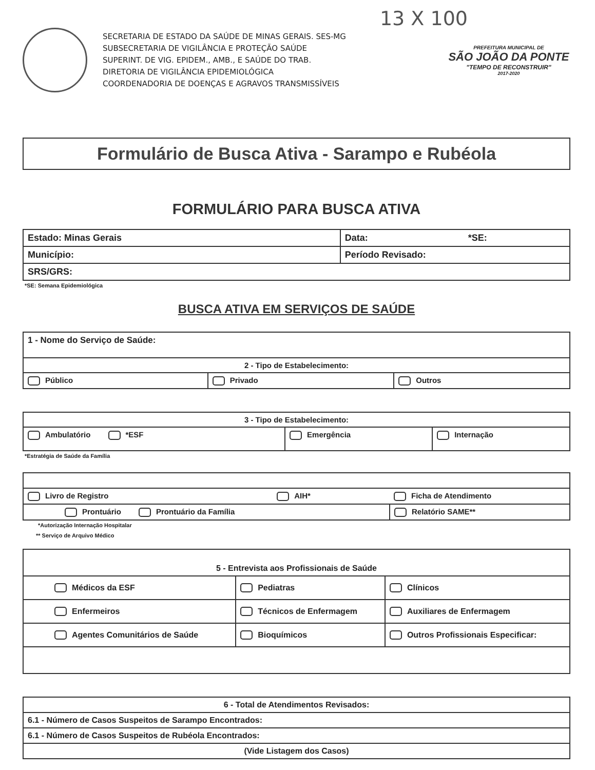13 X 100
SECRETARIA DE ESTADO DA SAÚDE DE MINAS GERAIS. SES-MG
SUBSECRETARIA DE VIGILÂNCIA E PROTEÇÃO SAÚDE
SUPERINT. DE VIG. EPIDEM., AMB., E SAÚDE DO TRAB.
DIRETORIA DE VIGILÂNCIA EPIDEMIOLÓGICA
COORDENADORIA DE DOENÇAS E AGRAVOS TRANSMISSÍVEIS
PREFEITURA MUNICIPAL DE
SÃO JOÃO DA PONTE
"TEMPO DE RECONSTRUIR"
2017-2020
Formulário de Busca Ativa - Sarampo e Rubéola
FORMULÁRIO PARA BUSCA ATIVA
| Estado: Minas Gerais | Data: *SE: |
| Município: | Período Revisado: |
| SRS/GRS: | |
*SE: Semana Epidemiológica
BUSCA ATIVA EM SERVIÇOS DE SAÚDE
| 1 - Nome do Serviço de Saúde: | | |
| 2 - Tipo de Estabelecimento: | | |
| Público | Privado | Outros |
| 3 - Tipo de Estabelecimento: | | |
| Ambulatório *ESF | Emergência | Internação |
*Estratégia de Saúde da Família
| Livro de Registro | AIH* | Ficha de Atendimento |
| Prontuário Prontuário da Família | | Relatório SAME** |
*Autorização Internação Hospitalar
** Serviço de Arquivo Médico
| 5 - Entrevista aos Profissionais de Saúde | | |
| Médicos da ESF | Pediatras | Clínicos |
| Enfermeiros | Técnicos de Enfermagem | Auxiliares de Enfermagem |
| Agentes Comunitários de Saúde | Bioquímicos | Outros Profissionais Especificar: |
| 6 - Total de Atendimentos Revisados: |
| 6.1 - Número de Casos Suspeitos de Sarampo Encontrados: |
| 6.1 - Número de Casos Suspeitos de Rubéola Encontrados: |
| (Vide Listagem dos Casos) |